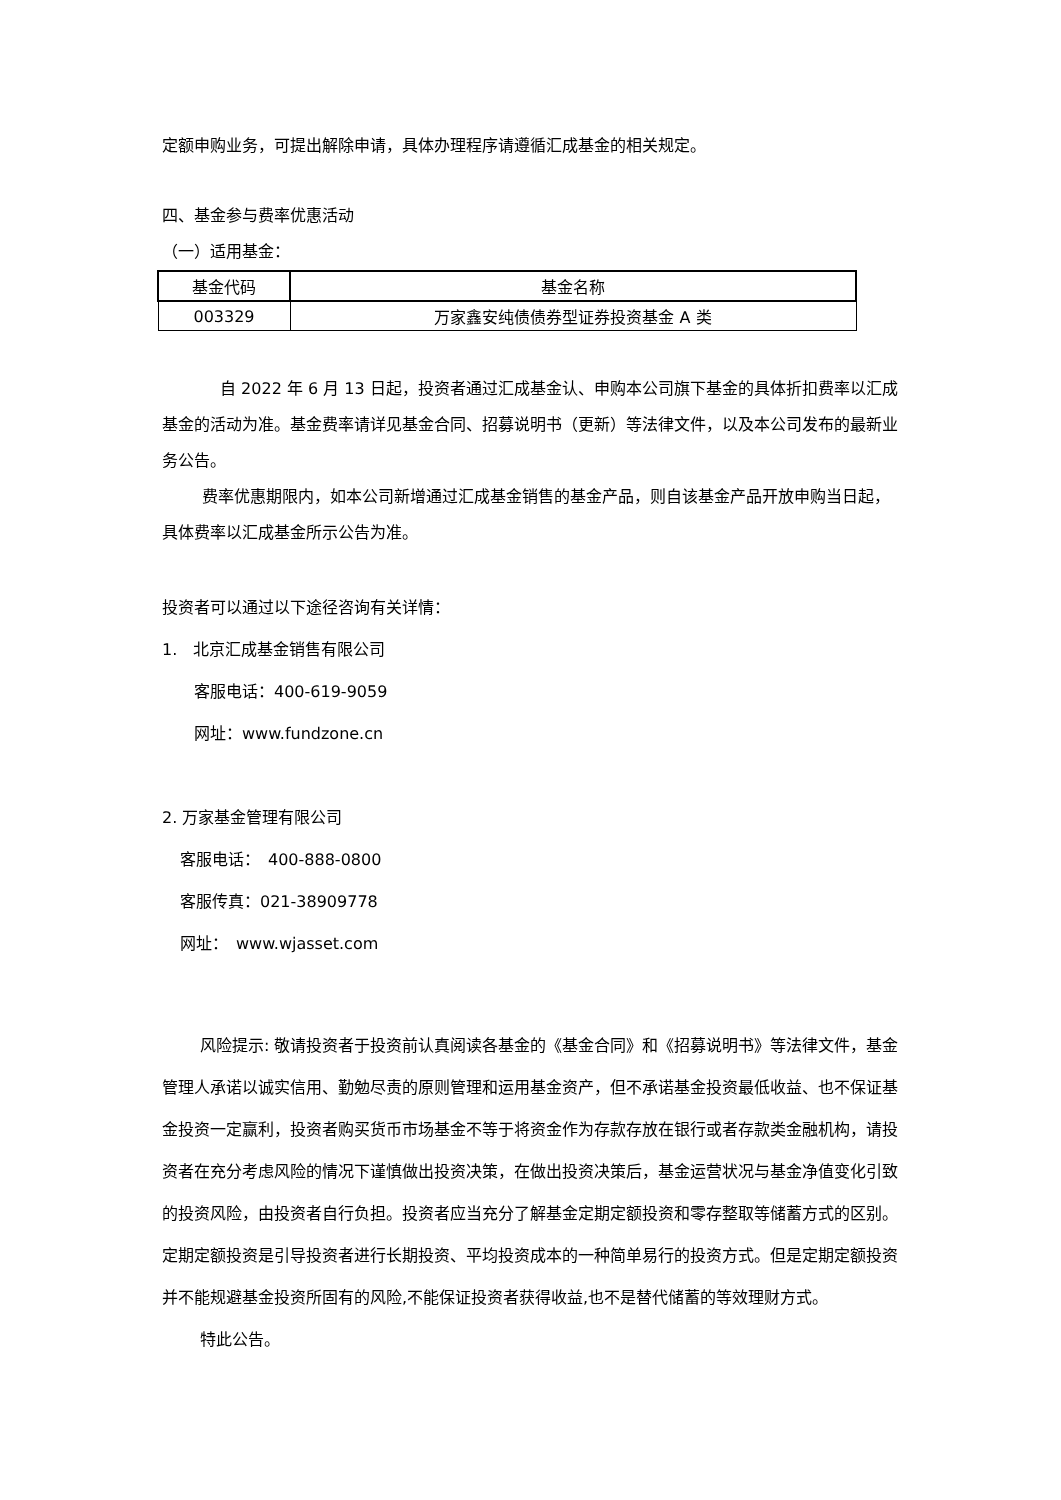定额申购业务，可提出解除申请，具体办理程序请遵循汇成基金的相关规定。
四、基金参与费率优惠活动
（一）适用基金：
| 基金代码 | 基金名称 |
| --- | --- |
| 003329 | 万家鑫安纯债债券型证券投资基金 A 类 |
自 2022 年 6 月 13 日起，投资者通过汇成基金认、申购本公司旗下基金的具体折扣费率以汇成基金的活动为准。基金费率请详见基金合同、招募说明书（更新）等法律文件，以及本公司发布的最新业务公告。
费率优惠期限内，如本公司新增通过汇成基金销售的基金产品，则自该基金产品开放申购当日起，具体费率以汇成基金所示公告为准。
投资者可以通过以下途径咨询有关详情：
1.　北京汇成基金销售有限公司
客服电话：400-619-9059
网址：www.fundzone.cn
2. 万家基金管理有限公司
客服电话：　400-888-0800
客服传真：021-38909778
网址：　www.wjasset.com
风险提示: 敬请投资者于投资前认真阅读各基金的《基金合同》和《招募说明书》等法律文件，基金管理人承诺以诚实信用、勤勉尽责的原则管理和运用基金资产，但不承诺基金投资最低收益、也不保证基金投资一定赢利，投资者购买货币市场基金不等于将资金作为存款存放在银行或者存款类金融机构，请投资者在充分考虑风险的情况下谨慎做出投资决策，在做出投资决策后，基金运营状况与基金净值变化引致的投资风险，由投资者自行负担。投资者应当充分了解基金定期定额投资和零存整取等储蓄方式的区别。定期定额投资是引导投资者进行长期投资、平均投资成本的一种简单易行的投资方式。但是定期定额投资并不能规避基金投资所固有的风险,不能保证投资者获得收益,也不是替代储蓄的等效理财方式。
特此公告。